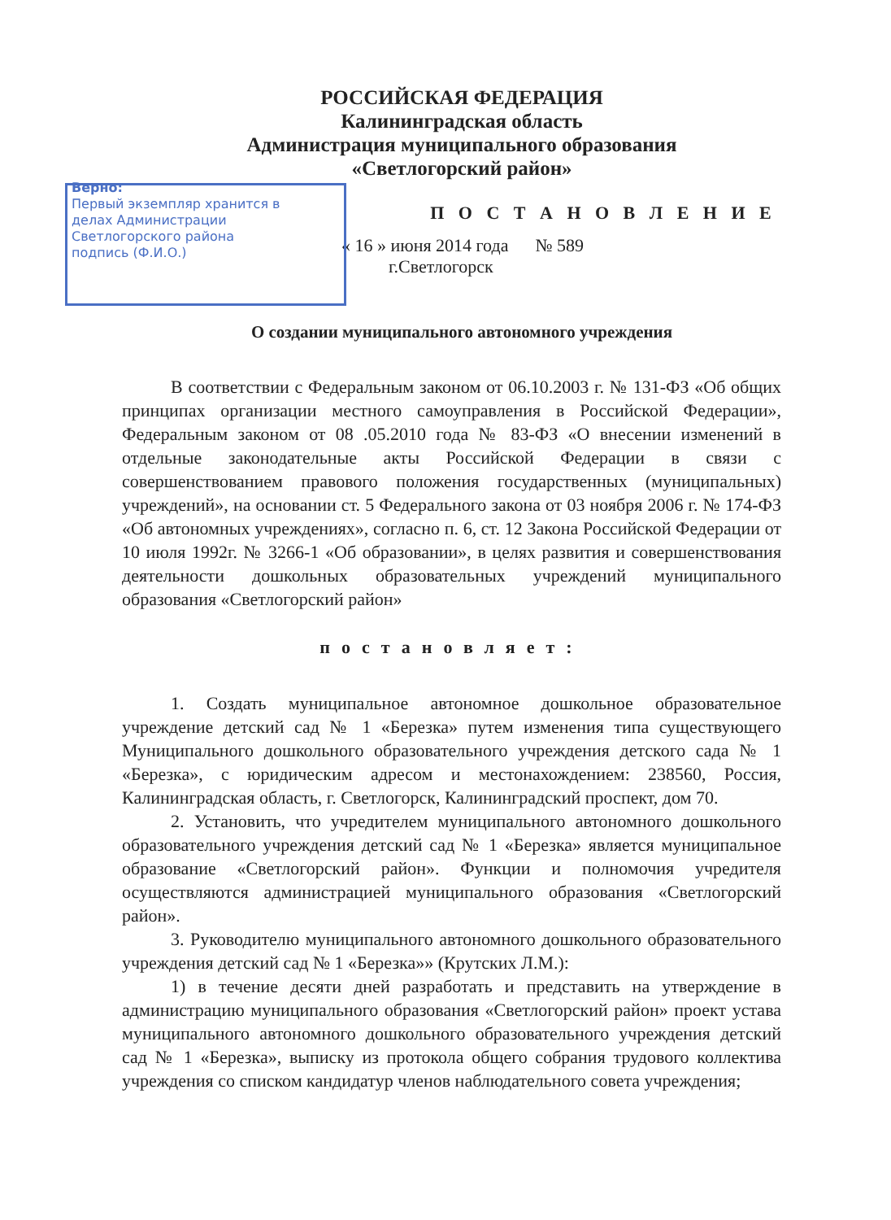РОССИЙСКАЯ ФЕДЕРАЦИЯ
Калининградская область
Администрация муниципального образования
«Светлогорский район»
Верно:
Первый экземпляр хранится в делах Администрации Светлогорского района
подпись (Ф.И.О.)
П О С Т А Н О В Л Е Н И Е
« 16 » июня 2014 года № 589
г.Светлогорск
О создании муниципального автономного учреждения
В соответствии с Федеральным законом от 06.10.2003 г. № 131-ФЗ «Об общих принципах организации местного самоуправления в Российской Федерации», Федеральным законом от 08 .05.2010 года № 83-ФЗ «О внесении изменений в отдельные законодательные акты Российской Федерации в связи с совершенствованием правового положения государственных (муниципальных) учреждений», на основании ст. 5 Федерального закона от 03 ноября 2006 г. № 174-ФЗ «Об автономных учреждениях», согласно п. 6, ст. 12 Закона Российской Федерации от 10 июля 1992г. № 3266-1 «Об образовании», в целях развития и совершенствования деятельности дошкольных образовательных учреждений муниципального образования «Светлогорский район»
постановляет:
1. Создать муниципальное автономное дошкольное образовательное учреждение детский сад № 1 «Березка» путем изменения типа существующего Муниципального дошкольного образовательного учреждения детского сада № 1 «Березка», с юридическим адресом и местонахождением: 238560, Россия, Калининградская область, г. Светлогорск, Калининградский проспект, дом 70.
2. Установить, что учредителем муниципального автономного дошкольного образовательного учреждения детский сад № 1 «Березка» является муниципальное образование «Светлогорский район». Функции и полномочия учредителя осуществляются администрацией муниципального образования «Светлогорский район».
3. Руководителю муниципального автономного дошкольного образовательного учреждения детский сад № 1 «Березка»» (Крутских Л.М.):
1) в течение десяти дней разработать и представить на утверждение в администрацию муниципального образования «Светлогорский район» проект устава муниципального автономного дошкольного образовательного учреждения детский сад № 1 «Березка», выписку из протокола общего собрания трудового коллектива учреждения со списком кандидатур членов наблюдательного совета учреждения;